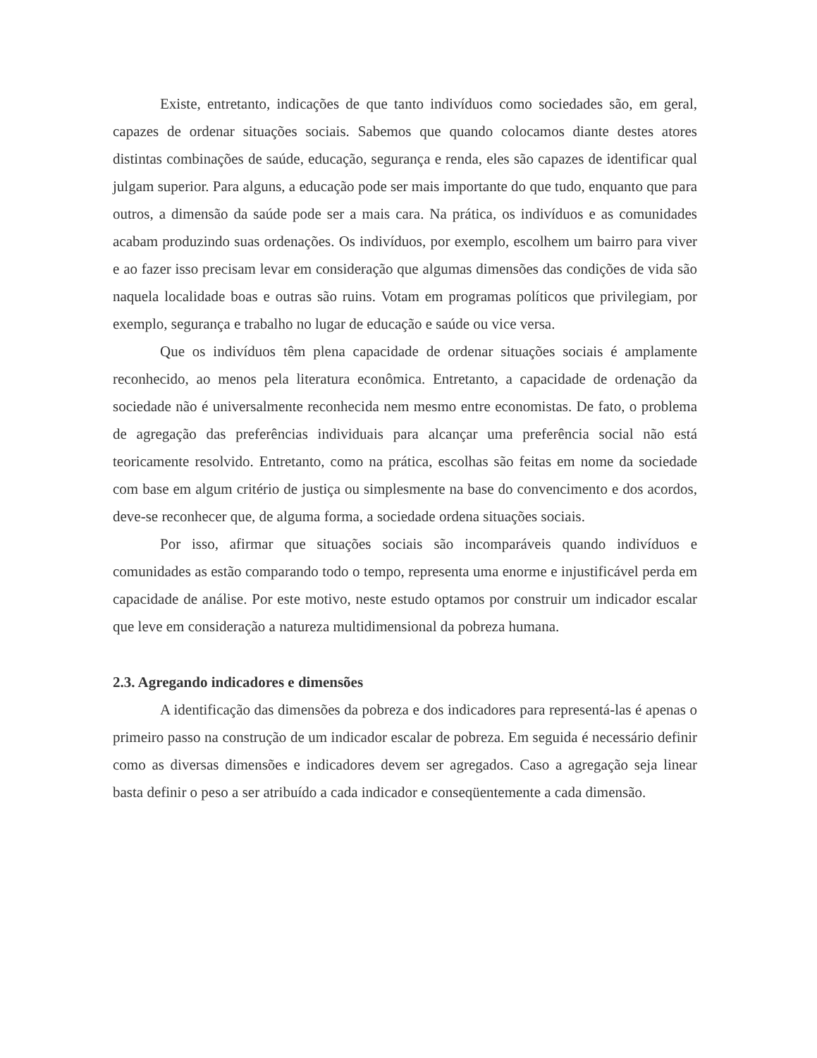Existe, entretanto, indicações de que tanto indivíduos como sociedades são, em geral, capazes de ordenar situações sociais. Sabemos que quando colocamos diante destes atores distintas combinações de saúde, educação, segurança e renda, eles são capazes de identificar qual julgam superior. Para alguns, a educação pode ser mais importante do que tudo, enquanto que para outros, a dimensão da saúde pode ser a mais cara. Na prática, os indivíduos e as comunidades acabam produzindo suas ordenações. Os indivíduos, por exemplo, escolhem um bairro para viver e ao fazer isso precisam levar em consideração que algumas dimensões das condições de vida são naquela localidade boas e outras são ruins. Votam em programas políticos que privilegiam, por exemplo, segurança e trabalho no lugar de educação e saúde ou vice versa.
Que os indivíduos têm plena capacidade de ordenar situações sociais é amplamente reconhecido, ao menos pela literatura econômica. Entretanto, a capacidade de ordenação da sociedade não é universalmente reconhecida nem mesmo entre economistas. De fato, o problema de agregação das preferências individuais para alcançar uma preferência social não está teoricamente resolvido. Entretanto, como na prática, escolhas são feitas em nome da sociedade com base em algum critério de justiça ou simplesmente na base do convencimento e dos acordos, deve-se reconhecer que, de alguma forma, a sociedade ordena situações sociais.
Por isso, afirmar que situações sociais são incomparáveis quando indivíduos e comunidades as estão comparando todo o tempo, representa uma enorme e injustificável perda em capacidade de análise. Por este motivo, neste estudo optamos por construir um indicador escalar que leve em consideração a natureza multidimensional da pobreza humana.
2.3. Agregando indicadores e dimensões
A identificação das dimensões da pobreza e dos indicadores para representá-las é apenas o primeiro passo na construção de um indicador escalar de pobreza. Em seguida é necessário definir como as diversas dimensões e indicadores devem ser agregados. Caso a agregação seja linear basta definir o peso a ser atribuído a cada indicador e conseqüentemente a cada dimensão.